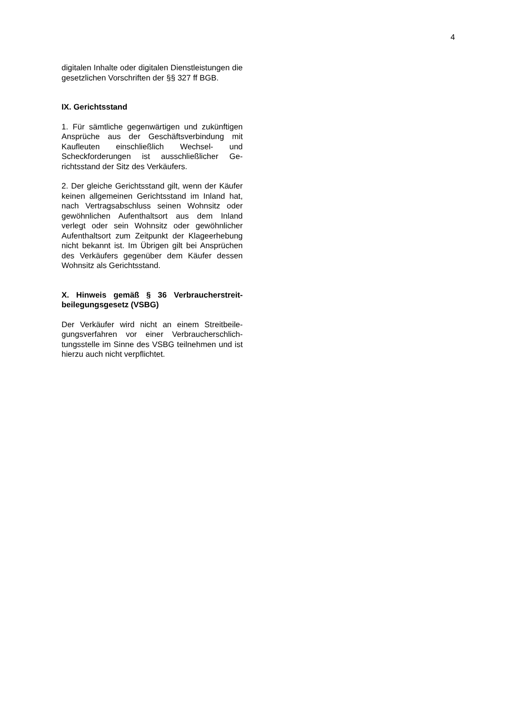4
digitalen Inhalte oder digitalen Dienstleistun­gen die gesetzlichen Vorschriften der §§ 327 ff BGB.
IX. Gerichtsstand
1. Für sämtliche gegenwärtigen und zukünfti­gen Ansprüche aus der Geschäftsverbindung mit Kaufleuten einschließlich Wechsel- und Scheckforderungen ist ausschließlicher Ge­richtsstand der Sitz des Verkäufers.
2. Der gleiche Gerichtsstand gilt, wenn der Käufer keinen allgemeinen Gerichtsstand im Inland hat, nach Vertragsabschluss seinen Wohnsitz oder gewöhnlichen Aufenthaltsort aus dem Inland verlegt oder sein Wohnsitz oder gewöhnlicher Aufenthaltsort zum Zeit­punkt der Klageerhebung nicht bekannt ist. Im Übrigen gilt bei Ansprüchen des Verkäufers gegenüber dem Käufer dessen Wohnsitz als Gerichtsstand.
X. Hinweis gemäß § 36 Verbraucherstreit­beilegungsgesetz (VSBG)
Der Verkäufer wird nicht an einem Streitbeile­gungsverfahren vor einer Verbraucherschlich­tungsstelle im Sinne des VSBG teilnehmen und ist hierzu auch nicht verpflichtet.